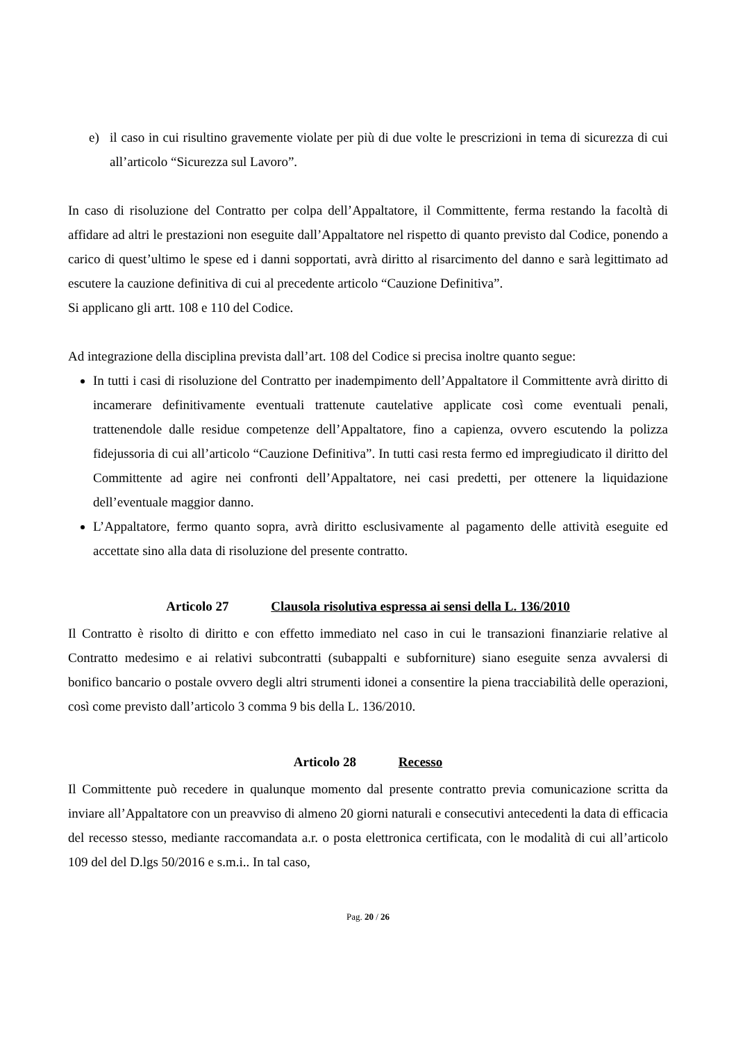e) il caso in cui risultino gravemente violate per più di due volte le prescrizioni in tema di sicurezza di cui all’articolo “Sicurezza sul Lavoro”.
In caso di risoluzione del Contratto per colpa dell’Appaltatore, il Committente, ferma restando la facoltà di affidare ad altri le prestazioni non eseguite dall’Appaltatore nel rispetto di quanto previsto dal Codice, ponendo a carico di quest’ultimo le spese ed i danni sopportati, avrà diritto al risarcimento del danno e sarà legittimato ad escutere la cauzione definitiva di cui al precedente articolo “Cauzione Definitiva”.
Si applicano gli artt. 108 e 110 del Codice.
Ad integrazione della disciplina prevista dall’art. 108 del Codice si precisa inoltre quanto segue:
In tutti i casi di risoluzione del Contratto per inadempimento dell’Appaltatore il Committente avrà diritto di incamerare definitivamente eventuali trattenute cautelative applicate così come eventuali penali, trattenendole dalle residue competenze dell’Appaltatore, fino a capienza, ovvero escutendo la polizza fidejussoria di cui all’articolo “Cauzione Definitiva”. In tutti casi resta fermo ed impregiudicato il diritto del Committente ad agire nei confronti dell’Appaltatore, nei casi predetti, per ottenere la liquidazione dell’eventuale maggior danno.
L’Appaltatore, fermo quanto sopra, avrà diritto esclusivamente al pagamento delle attività eseguite ed accettate sino alla data di risoluzione del presente contratto.
Articolo 27 Clausola risolutiva espressa ai sensi della L. 136/2010
Il Contratto è risolto di diritto e con effetto immediato nel caso in cui le transazioni finanziarie relative al Contratto medesimo e ai relativi subcontratti (subappalti e subforniture) siano eseguite senza avvalersi di bonifico bancario o postale ovvero degli altri strumenti idonei a consentire la piena tracciabilità delle operazioni, così come previsto dall’articolo 3 comma 9 bis della L. 136/2010.
Articolo 28 Recesso
Il Committente può recedere in qualunque momento dal presente contratto previa comunicazione scritta da inviare all’Appaltatore con un preavviso di almeno 20 giorni naturali e consecutivi antecedenti la data di efficacia del recesso stesso, mediante raccomandata a.r. o posta elettronica certificata, con le modalità di cui all’articolo 109 del del D.lgs 50/2016 e s.m.i.. In tal caso,
Pag. 20 / 26